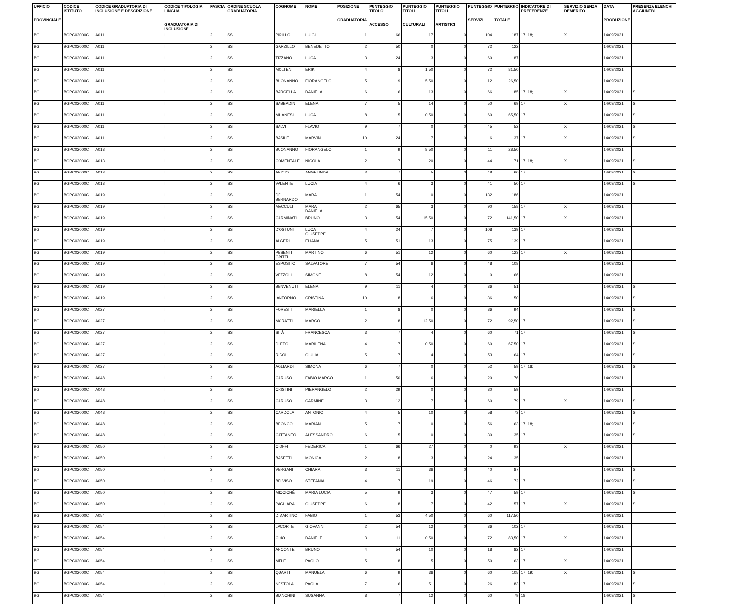| UFFICIO PROVINCIALE | CODICE ISTITUTO | CODICE GRADUATORIA DI INCLUSIONE E DESCRIZIONE | CODICE TIPOLOGIA LINGUA GRADUATORIA DI INCLUSIONE | FASCIA | ORDINE SCUOLA GRADUATORIA | COGNOME | NOME | POSIZIONE GRADUATORIA | PUNTEGGIO TITOLO ACCESSO | PUNTEGGIO TITOLI CULTURALI | PUNTEGGIO TITOLI ARTISTICI | PUNTEGGIO SERVIZI | PUNTEGGIO TOTALE | INDICATORE DI PREFERENZE | SERVIZIO SENZA DEMERITO | DATA PRODUZIONE | PRESENZA ELENCHI AGGIUNTIVI |
| --- | --- | --- | --- | --- | --- | --- | --- | --- | --- | --- | --- | --- | --- | --- | --- | --- | --- |
| BG | BGPC02000C | A011 | I | 2 | SS | PIRILLO | LUIGI | 1 | 66 | 17 | 0 | 104 | 187 | 17; 18; | X | 14/09/2021 | |
| BG | BGPC02000C | A011 | I | 2 | SS | GARZILLO | BENEDETTO | 2 | 50 | 0 | 0 | 72 | 122 | | | 14/09/2021 | |
| BG | BGPC02000C | A011 | I | 2 | SS | TIZZANO | LUCA | 3 | 24 | 3 | 0 | 60 | 87 | | | 14/09/2021 | |
| BG | BGPC02000C | A011 | I | 2 | SS | MOLTENI | ERIK | 4 | 8 | 1,50 | 0 | 72 | 81,50 | | | 14/09/2021 | |
| BG | BGPC02000C | A011 | I | 2 | SS | BUONANNO | FIORANGELO | 5 | 9 | 5,50 | 0 | 12 | 26,50 | | | 14/09/2021 | |
| BG | BGPC02000C | A011 | I | 2 | SS | BARCELLA | DANIELA | 6 | 6 | 13 | 0 | 66 | 85 | 17; 18; | X | 14/09/2021 | SI |
| BG | BGPC02000C | A011 | I | 2 | SS | SABBADIN | ELENA | 7 | 5 | 14 | 0 | 50 | 69 | 17; | X | 14/09/2021 | SI |
| BG | BGPC02000C | A011 | I | 2 | SS | MILANESI | LUCA | 8 | 5 | 0,50 | 0 | 60 | 65,50 | 17; | | 14/09/2021 | SI |
| BG | BGPC02000C | A011 | I | 2 | SS | SALVI | FLAVIO | 9 | 7 | 0 | 0 | 45 | 52 | | X | 14/09/2021 | SI |
| BG | BGPC02000C | A011 | I | 2 | SS | BASILE | MARVIN | 10 | 24 | 7 | 0 | 6 | 37 | 17; | X | 14/09/2021 | SI |
| BG | BGPC02000C | A013 | I | 2 | SS | BUONANNO | FIORANGELO | 1 | 9 | 8,50 | 0 | 11 | 28,50 | | | 14/09/2021 | |
| BG | BGPC02000C | A013 | I | 2 | SS | COMENTALE | NICOLA | 2 | 7 | 20 | 0 | 44 | 71 | 17; 18; | X | 14/09/2021 | SI |
| BG | BGPC02000C | A013 | I | 2 | SS | ANICIO | ANGELINDA | 3 | 7 | 5 | 0 | 48 | 60 | 17; | | 14/09/2021 | SI |
| BG | BGPC02000C | A013 | I | 2 | SS | VALENTE | LUCIA | 4 | 6 | 3 | 0 | 41 | 50 | 17; | | 14/09/2021 | SI |
| BG | BGPC02000C | A019 | I | 2 | SS | DE BERNARDO | MARA | 1 | 54 | 0 | 0 | 132 | 186 | | | 14/09/2021 | |
| BG | BGPC02000C | A019 | I | 2 | SS | MACCULI | MARA DANIELA | 2 | 65 | 3 | 0 | 90 | 158 | 17; | X | 14/09/2021 | |
| BG | BGPC02000C | A019 | I | 2 | SS | CARMINATI | BRUNO | 3 | 54 | 15,50 | 0 | 72 | 141,50 | 17; | X | 14/09/2021 | |
| BG | BGPC02000C | A019 | I | 2 | SS | D'OSTUNI | LUCA GIUSEPPE | 4 | 24 | 7 | 0 | 108 | 139 | 17; | | 14/09/2021 | |
| BG | BGPC02000C | A019 | I | 2 | SS | ALGERI | ELIANA | 5 | 51 | 13 | 0 | 75 | 139 | 17; | | 14/09/2021 | |
| BG | BGPC02000C | A019 | I | 2 | SS | PESENTI GRITTI | MARTINO | 6 | 51 | 12 | 0 | 60 | 123 | 17; | X | 14/09/2021 | |
| BG | BGPC02000C | A019 | I | 2 | SS | ESPOSITO | SALVATORE | 7 | 54 | 6 | 0 | 48 | 108 | | | 14/09/2021 | |
| BG | BGPC02000C | A019 | I | 2 | SS | VEZZOLI | SIMONE | 8 | 54 | 12 | 0 | 0 | 66 | | | 14/09/2021 | |
| BG | BGPC02000C | A019 | I | 2 | SS | BENVENUTI | ELENA | 9 | 11 | 4 | 0 | 36 | 51 | | | 14/09/2021 | SI |
| BG | BGPC02000C | A019 | I | 2 | SS | IANTORNO | CRISTINA | 10 | 8 | 6 | 0 | 36 | 50 | | | 14/09/2021 | SI |
| BG | BGPC02000C | A027 | I | 2 | SS | FORESTI | MARIELLA | 1 | 8 | 0 | 0 | 86 | 94 | | | 14/09/2021 | SI |
| BG | BGPC02000C | A027 | I | 2 | SS | MORATTI | MARCO | 2 | 8 | 12,50 | 0 | 72 | 92,50 | 17; | | 14/09/2021 | SI |
| BG | BGPC02000C | A027 | I | 2 | SS | SITÀ | FRANCESCA | 3 | 7 | 4 | 0 | 60 | 71 | 17; | | 14/09/2021 | SI |
| BG | BGPC02000C | A027 | I | 2 | SS | DI FEO | MARILENA | 4 | 7 | 0,50 | 0 | 60 | 67,50 | 17; | | 14/09/2021 | SI |
| BG | BGPC02000C | A027 | I | 2 | SS | RIGOLI | GIULIA | 5 | 7 | 4 | 0 | 53 | 64 | 17; | | 14/09/2021 | SI |
| BG | BGPC02000C | A027 | I | 2 | SS | AGLIARDI | SIMONA | 6 | 7 | 0 | 0 | 52 | 59 | 17; 18; | | 14/09/2021 | SI |
| BG | BGPC02000C | A048 | I | 2 | SS | CARUSO | FABIO MARCO | 1 | 50 | 6 | 0 | 20 | 76 | | | 14/09/2021 | |
| BG | BGPC02000C | A048 | I | 2 | SS | CRISTINI | PIERANGELO | 2 | 29 | 0 | 0 | 30 | 59 | | | 14/09/2021 | |
| BG | BGPC02000C | A048 | I | 2 | SS | CARUSO | CARMINE | 3 | 12 | 7 | 0 | 60 | 79 | 17; | X | 14/09/2021 | SI |
| BG | BGPC02000C | A048 | I | 2 | SS | CARDOLA | ANTONIO | 4 | 5 | 10 | 0 | 58 | 73 | 17; | | 14/09/2021 | SI |
| BG | BGPC02000C | A048 | I | 2 | SS | BRONCO | MARIAN | 5 | 7 | 0 | 0 | 56 | 63 | 17; 18; | | 14/09/2021 | SI |
| BG | BGPC02000C | A048 | I | 2 | SS | CATTANEO | ALESSANDRO | 6 | 5 | 0 | 0 | 30 | 35 | 17; | | 14/09/2021 | SI |
| BG | BGPC02000C | A050 | I | 2 | SS | CIOFFI | FEDERICA | 1 | 66 | 27 | 0 | 0 | 93 | | X | 14/09/2021 | |
| BG | BGPC02000C | A050 | I | 2 | SS | BASETTI | MONICA | 2 | 8 | 3 | 0 | 24 | 35 | | | 14/09/2021 | |
| BG | BGPC02000C | A050 | I | 2 | SS | VERGANI | CHIARA | 3 | 11 | 36 | 0 | 40 | 87 | | | 14/09/2021 | SI |
| BG | BGPC02000C | A050 | I | 2 | SS | BELVISO | STEFANIA | 4 | 7 | 19 | 0 | 46 | 72 | 17; | | 14/09/2021 | SI |
| BG | BGPC02000C | A050 | I | 2 | SS | MICCICHÉ | MARIA LUCIA | 5 | 9 | 3 | 0 | 47 | 59 | 17; | | 14/09/2021 | SI |
| BG | BGPC02000C | A050 | I | 2 | SS | PAGLIARA | GIUSEPPE | 6 | 8 | 7 | 0 | 42 | 57 | 17; | X | 14/09/2021 | SI |
| BG | BGPC02000C | A054 | I | 2 | SS | DIMARTINO | FABIO | 1 | 53 | 4,50 | 0 | 60 | 117,50 | | | 14/09/2021 | |
| BG | BGPC02000C | A054 | I | 2 | SS | LACORTE | GIOVANNI | 2 | 54 | 12 | 0 | 36 | 102 | 17; | | 14/09/2021 | |
| BG | BGPC02000C | A054 | I | 2 | SS | CINO | DANIELE | 3 | 11 | 0,50 | 0 | 72 | 83,50 | 17; | X | 14/09/2021 | |
| BG | BGPC02000C | A054 | I | 2 | SS | ARCONTE | BRUNO | 4 | 54 | 10 | 0 | 18 | 82 | 17; | | 14/09/2021 | |
| BG | BGPC02000C | A054 | I | 2 | SS | MELE | PAOLO | 5 | 8 | 5 | 0 | 50 | 63 | 17; | X | 14/09/2021 | |
| BG | BGPC02000C | A054 | I | 2 | SS | QUARTI | MANUELA | 6 | 9 | 36 | 0 | 60 | 105 | 17; 19; | X | 14/09/2021 | SI |
| BG | BGPC02000C | A054 | I | 2 | SS | NESTOLA | PAOLA | 7 | 6 | 51 | 0 | 26 | 83 | 17; | | 14/09/2021 | SI |
| BG | BGPC02000C | A054 | I | 2 | SS | BIANCHINI | SUSANNA | 8 | 7 | 12 | 0 | 60 | 79 | 18; | | 14/09/2021 | SI |